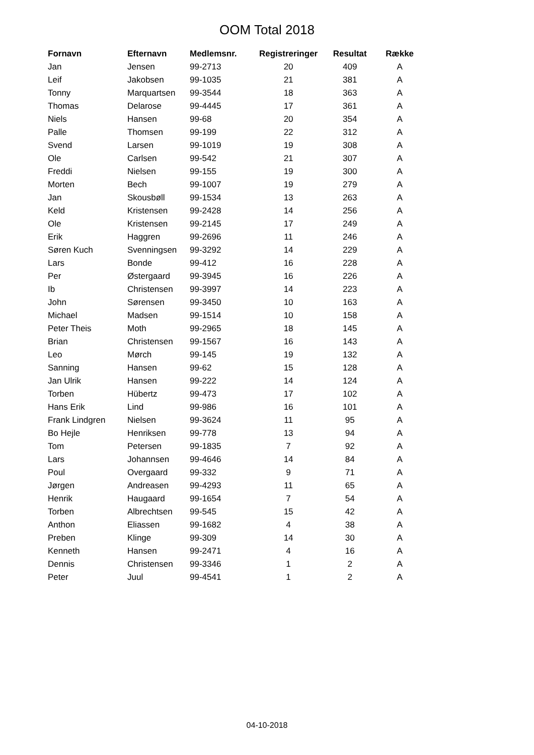OOM Total 2018
| Fornavn | Efternavn | Medlemsnr. | Registreringer | Resultat | Række |
| --- | --- | --- | --- | --- | --- |
| Jan | Jensen | 99-2713 | 20 | 409 | A |
| Leif | Jakobsen | 99-1035 | 21 | 381 | A |
| Tonny | Marquartsen | 99-3544 | 18 | 363 | A |
| Thomas | Delarose | 99-4445 | 17 | 361 | A |
| Niels | Hansen | 99-68 | 20 | 354 | A |
| Palle | Thomsen | 99-199 | 22 | 312 | A |
| Svend | Larsen | 99-1019 | 19 | 308 | A |
| Ole | Carlsen | 99-542 | 21 | 307 | A |
| Freddi | Nielsen | 99-155 | 19 | 300 | A |
| Morten | Bech | 99-1007 | 19 | 279 | A |
| Jan | Skousbøll | 99-1534 | 13 | 263 | A |
| Keld | Kristensen | 99-2428 | 14 | 256 | A |
| Ole | Kristensen | 99-2145 | 17 | 249 | A |
| Erik | Haggren | 99-2696 | 11 | 246 | A |
| Søren Kuch | Svenningsen | 99-3292 | 14 | 229 | A |
| Lars | Bonde | 99-412 | 16 | 228 | A |
| Per | Østergaard | 99-3945 | 16 | 226 | A |
| Ib | Christensen | 99-3997 | 14 | 223 | A |
| John | Sørensen | 99-3450 | 10 | 163 | A |
| Michael | Madsen | 99-1514 | 10 | 158 | A |
| Peter Theis | Moth | 99-2965 | 18 | 145 | A |
| Brian | Christensen | 99-1567 | 16 | 143 | A |
| Leo | Mørch | 99-145 | 19 | 132 | A |
| Sanning | Hansen | 99-62 | 15 | 128 | A |
| Jan Ulrik | Hansen | 99-222 | 14 | 124 | A |
| Torben | Hübertz | 99-473 | 17 | 102 | A |
| Hans Erik | Lind | 99-986 | 16 | 101 | A |
| Frank Lindgren | Nielsen | 99-3624 | 11 | 95 | A |
| Bo Hejle | Henriksen | 99-778 | 13 | 94 | A |
| Tom | Petersen | 99-1835 | 7 | 92 | A |
| Lars | Johannsen | 99-4646 | 14 | 84 | A |
| Poul | Overgaard | 99-332 | 9 | 71 | A |
| Jørgen | Andreasen | 99-4293 | 11 | 65 | A |
| Henrik | Haugaard | 99-1654 | 7 | 54 | A |
| Torben | Albrechtsen | 99-545 | 15 | 42 | A |
| Anthon | Eliassen | 99-1682 | 4 | 38 | A |
| Preben | Klinge | 99-309 | 14 | 30 | A |
| Kenneth | Hansen | 99-2471 | 4 | 16 | A |
| Dennis | Christensen | 99-3346 | 1 | 2 | A |
| Peter | Juul | 99-4541 | 1 | 2 | A |
04-10-2018